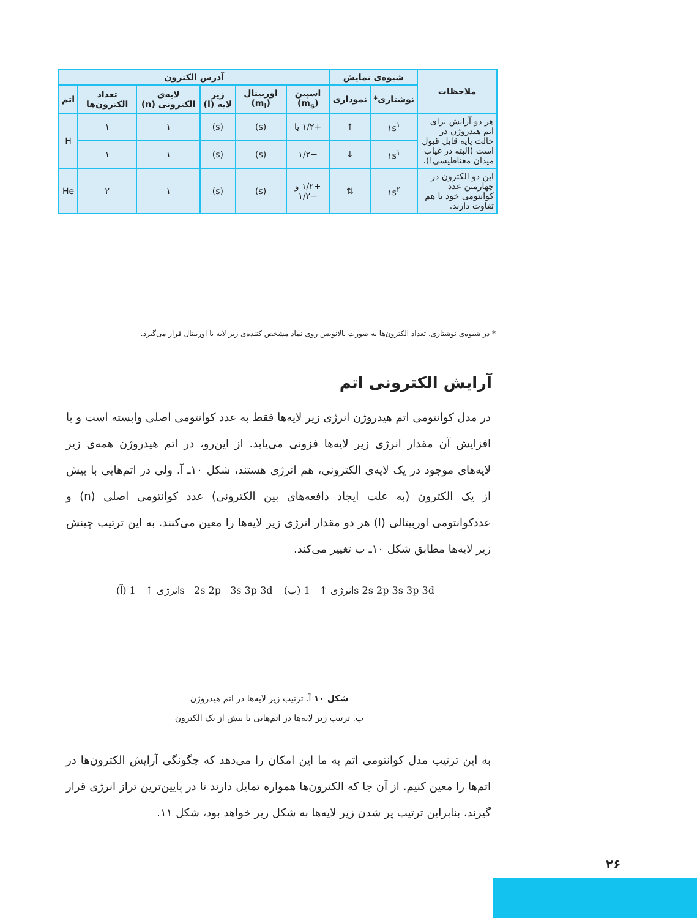| ملاحظات | شیوه‌ی نمایش | | آدرس الکترون | | | | | |
| --- | --- | --- | --- | --- | --- | --- | --- | --- |
| | نوشتاری* | نموداری | اسپین (m<sub>s</sub>) | اوربیتال (m<sub>l</sub>) | زیر لایه (l) | لایه‌ی الکترونی (n) | تعداد الکترون‌ها | اتم |
| هر دو آرایش برای اتم هیدروژن در حالت پایه قابل قبول است (البته در غیاب میدان مغناطیسی!). | ۱s<sup>۱</sup> | ↑ | +۱/۲ یا | (s) | (s) | ۱ | ۱ | H |
| | ۱s<sup>۱</sup> | ↓ | −۱/۲ | (s) | (s) | ۱ | ۱ | |
| این دو الکترون در چهارمین عدد کوانتومی خود با هم تفاوت دارند. | ۱s<sup>۲</sup> | ⇅ | +۱/۲ و −۱/۲ | (s) | (s) | ۱ | ۲ | He |
* در شیوه‌ی نوشتاری، تعداد الکترون‌ها به صورت بالانویس روی نماد مشخص کننده‌ی زیر لایه یا اوربیتال قرار می‌گیرد.
آرایش الکترونی اتم
در مدل کوانتومی اتم هیدروژن انرژی زیر لایه‌ها فقط به عدد کوانتومی اصلی وابسته است و با افزایش آن مقدار انرژی زیر لایه‌ها فزونی می‌یابد. از این‌رو، در اتم هیدروژن همه‌ی زیر لایه‌های موجود در یک لایه‌ی الکترونی، هم انرژی هستند، شکل ۱۰ـ آ. ولی در اتم‌هایی با بیش از یک الکترون (به علت ایجاد دافعه‌های بین الکترونی) عدد کوانتومی اصلی (n) و عددکوانتومی اوربیتالی (l) هر دو مقدار انرژی زیر لایه‌ها را معین می‌کنند. به این ترتیب چینش زیر لایه‌ها مطابق شکل ۱۰ـ ب تغییر می‌کند.
(آ) انرژی ↑ 1s 2s 2p 3s 3p 3d
(ب) انرژی ↑ 1s 2s 2p 3s 3p 3d
شکل ۱۰ آ. ترتیب زیر لایه‌ها در اتم هیدروژن
ب. ترتیب زیر لایه‌ها در اتم‌هایی با بیش از یک الکترون
به این ترتیب مدل کوانتومی اتم به ما این امکان را می‌دهد که چگونگی آرایش الکترون‌ها در اتم‌ها را معین کنیم. از آن جا که الکترون‌ها همواره تمایل دارند تا در پایین‌ترین تراز انرژی قرار گیرند، بنابراین ترتیب پر شدن زیر لایه‌ها به شکل زیر خواهد بود، شکل ۱۱.
۲۶